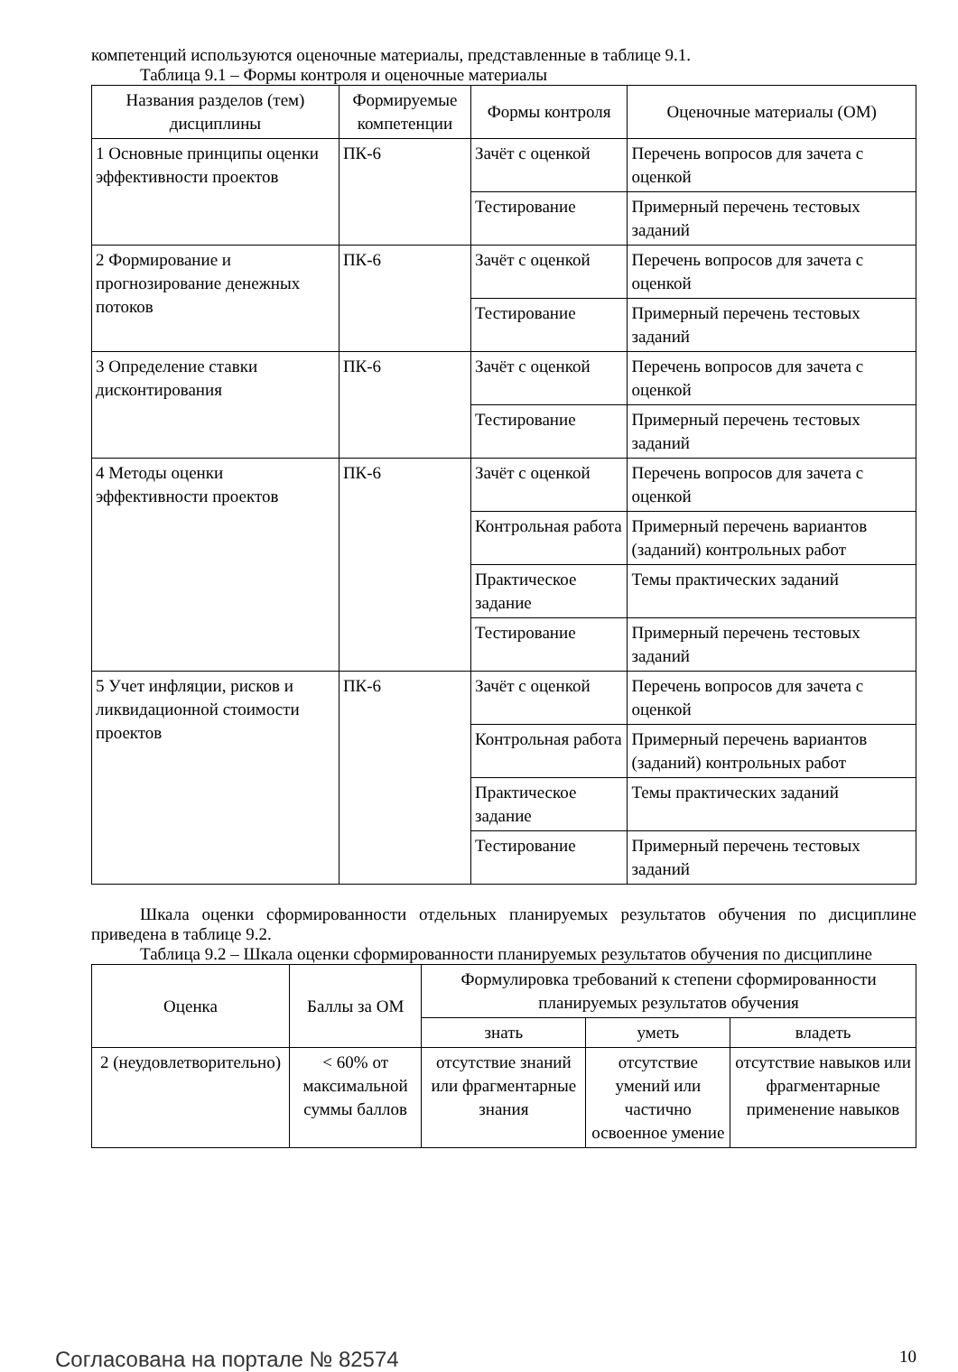компетенций используются оценочные материалы, представленные в таблице 9.1.
Таблица 9.1 – Формы контроля и оценочные материалы
| Названия разделов (тем) дисциплины | Формируемые компетенции | Формы контроля | Оценочные материалы (ОМ) |
| --- | --- | --- | --- |
| 1 Основные принципы оценки эффективности проектов | ПК-6 | Зачёт с оценкой | Перечень вопросов для зачета с оценкой |
| | | Тестирование | Примерный перечень тестовых заданий |
| 2 Формирование и прогнозирование денежных потоков | ПК-6 | Зачёт с оценкой | Перечень вопросов для зачета с оценкой |
| | | Тестирование | Примерный перечень тестовых заданий |
| 3 Определение ставки дисконтирования | ПК-6 | Зачёт с оценкой | Перечень вопросов для зачета с оценкой |
| | | Тестирование | Примерный перечень тестовых заданий |
| 4 Методы оценки эффективности проектов | ПК-6 | Зачёт с оценкой | Перечень вопросов для зачета с оценкой |
| | | Контрольная работа | Примерный перечень вариантов (заданий) контрольных работ |
| | | Практическое задание | Темы практических заданий |
| | | Тестирование | Примерный перечень тестовых заданий |
| 5 Учет инфляции, рисков и ликвидационной стоимости проектов | ПК-6 | Зачёт с оценкой | Перечень вопросов для зачета с оценкой |
| | | Контрольная работа | Примерный перечень вариантов (заданий) контрольных работ |
| | | Практическое задание | Темы практических заданий |
| | | Тестирование | Примерный перечень тестовых заданий |
Шкала оценки сформированности отдельных планируемых результатов обучения по дисциплине приведена в таблице 9.2.
Таблица 9.2 – Шкала оценки сформированности планируемых результатов обучения по дисциплине
| Оценка | Баллы за ОМ | Формулировка требований к степени сформированности планируемых результатов обучения | | |
| --- | --- | --- | --- | --- |
| | | знать | уметь | владеть |
| 2 (неудовлетворительно) | < 60% от максимальной суммы баллов | отсутствие знаний или фрагментарные знания | отсутствие умений или частично освоенное умение | отсутствие навыков или фрагментарные применение навыков |
Согласована на портале № 82574 10